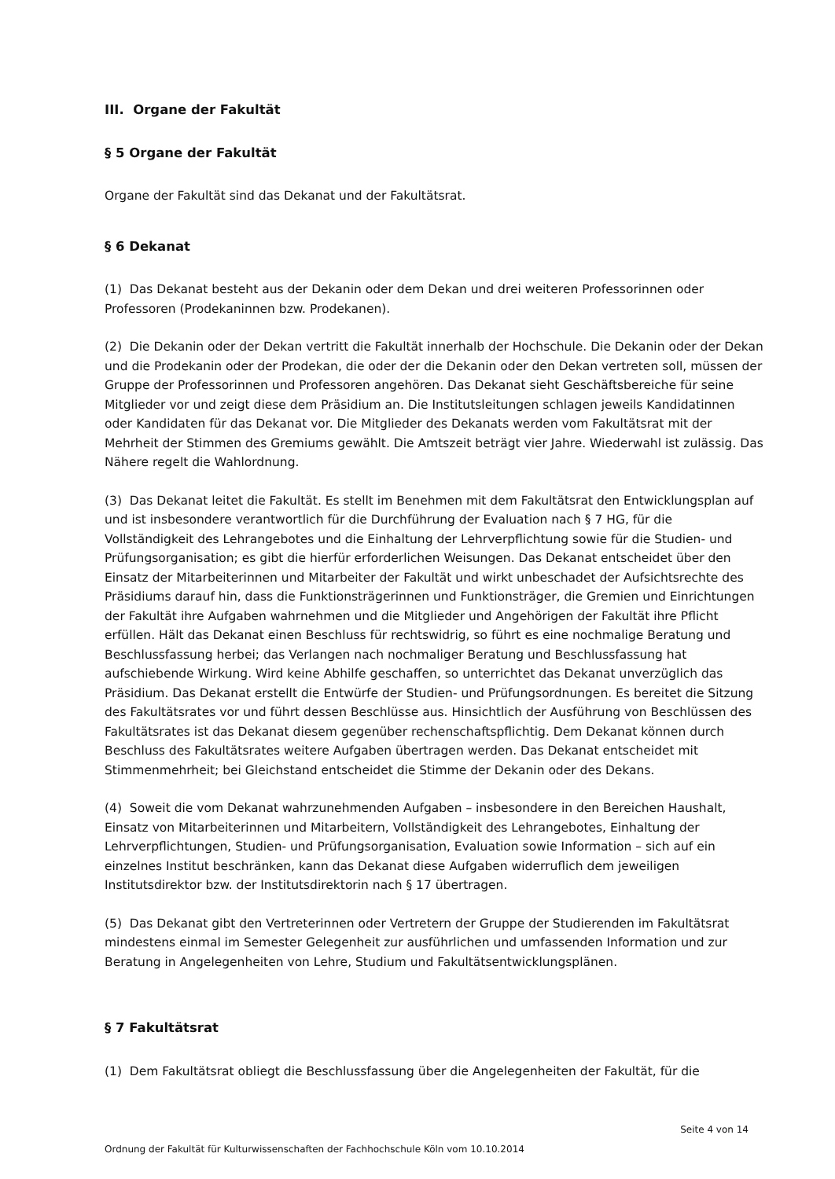III. Organe der Fakultät
§ 5 Organe der Fakultät
Organe der Fakultät sind das Dekanat und der Fakultätsrat.
§ 6 Dekanat
(1) Das Dekanat besteht aus der Dekanin oder dem Dekan und drei weiteren Professorinnen oder Professoren (Prodekaninnen bzw. Prodekanen).
(2) Die Dekanin oder der Dekan vertritt die Fakultät innerhalb der Hochschule. Die Dekanin oder der Dekan und die Prodekanin oder der Prodekan, die oder der die Dekanin oder den Dekan vertreten soll, müssen der Gruppe der Professorinnen und Professoren angehören. Das Dekanat sieht Geschäftsbereiche für seine Mitglieder vor und zeigt diese dem Präsidium an. Die Institutsleitungen schlagen jeweils Kandidatinnen oder Kandidaten für das Dekanat vor. Die Mitglieder des Dekanats werden vom Fakultätsrat mit der Mehrheit der Stimmen des Gremiums gewählt. Die Amtszeit beträgt vier Jahre. Wiederwahl ist zulässig. Das Nähere regelt die Wahlordnung.
(3) Das Dekanat leitet die Fakultät. Es stellt im Benehmen mit dem Fakultätsrat den Entwicklungsplan auf und ist insbesondere verantwortlich für die Durchführung der Evaluation nach § 7 HG, für die Vollständigkeit des Lehrangebotes und die Einhaltung der Lehrverpflichtung sowie für die Studien- und Prüfungsorganisation; es gibt die hierfür erforderlichen Weisungen. Das Dekanat entscheidet über den Einsatz der Mitarbeiterinnen und Mitarbeiter der Fakultät und wirkt unbeschadet der Aufsichtsrechte des Präsidiums darauf hin, dass die Funktionsträgerinnen und Funktionsträger, die Gremien und Einrichtungen der Fakultät ihre Aufgaben wahrnehmen und die Mitglieder und Angehörigen der Fakultät ihre Pflicht erfüllen. Hält das Dekanat einen Beschluss für rechtswidrig, so führt es eine nochmalige Beratung und Beschlussfassung herbei; das Verlangen nach nochmaliger Beratung und Beschlussfassung hat aufschiebende Wirkung. Wird keine Abhilfe geschaffen, so unterrichtet das Dekanat unverzüglich das Präsidium. Das Dekanat erstellt die Entwürfe der Studien- und Prüfungsordnungen. Es bereitet die Sitzung des Fakultätsrates vor und führt dessen Beschlüsse aus. Hinsichtlich der Ausführung von Beschlüssen des Fakultätsrates ist das Dekanat diesem gegenüber rechenschaftspflichtig. Dem Dekanat können durch Beschluss des Fakultätsrates weitere Aufgaben übertragen werden. Das Dekanat entscheidet mit Stimmenmehrheit; bei Gleichstand entscheidet die Stimme der Dekanin oder des Dekans.
(4) Soweit die vom Dekanat wahrzunehmenden Aufgaben – insbesondere in den Bereichen Haushalt, Einsatz von Mitarbeiterinnen und Mitarbeitern, Vollständigkeit des Lehrangebotes, Einhaltung der Lehrverpflichtungen, Studien- und Prüfungsorganisation, Evaluation sowie Information – sich auf ein einzelnes Institut beschränken, kann das Dekanat diese Aufgaben widerruflich dem jeweiligen Institutsdirektor bzw. der Institutsdirektorin nach § 17 übertragen.
(5) Das Dekanat gibt den Vertreterinnen oder Vertretern der Gruppe der Studierenden im Fakultätsrat mindestens einmal im Semester Gelegenheit zur ausführlichen und umfassenden Information und zur Beratung in Angelegenheiten von Lehre, Studium und Fakultätsentwicklungsplänen.
§ 7 Fakultätsrat
(1) Dem Fakultätsrat obliegt die Beschlussfassung über die Angelegenheiten der Fakultät, für die
Seite 4 von 14
Ordnung der Fakultät für Kulturwissenschaften der Fachhochschule Köln vom 10.10.2014